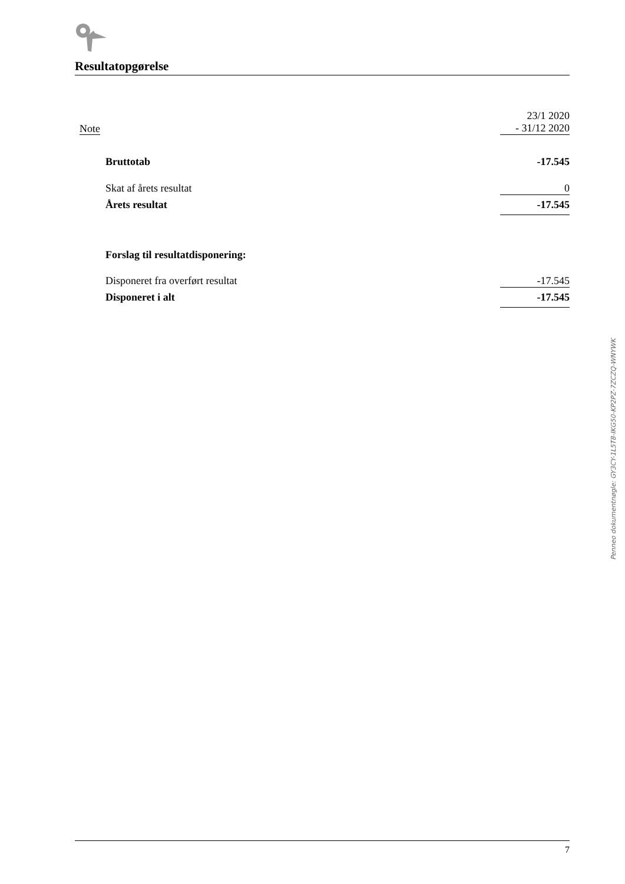Resultatopgørelse
| Note | 23/1 2020 - 31/12 2020 |
| --- | --- |
| Bruttotab | -17.545 |
| Skat af årets resultat | 0 |
| Årets resultat | -17.545 |
| Forslag til resultatdisponering: | |
| Disponeret fra overført resultat | -17.545 |
| Disponeret i alt | -17.545 |
Penneo dokumentnøgle: GY3CY-1L5T8-IKG50-KP2PZ-7ZCZQ-WNYWK
7